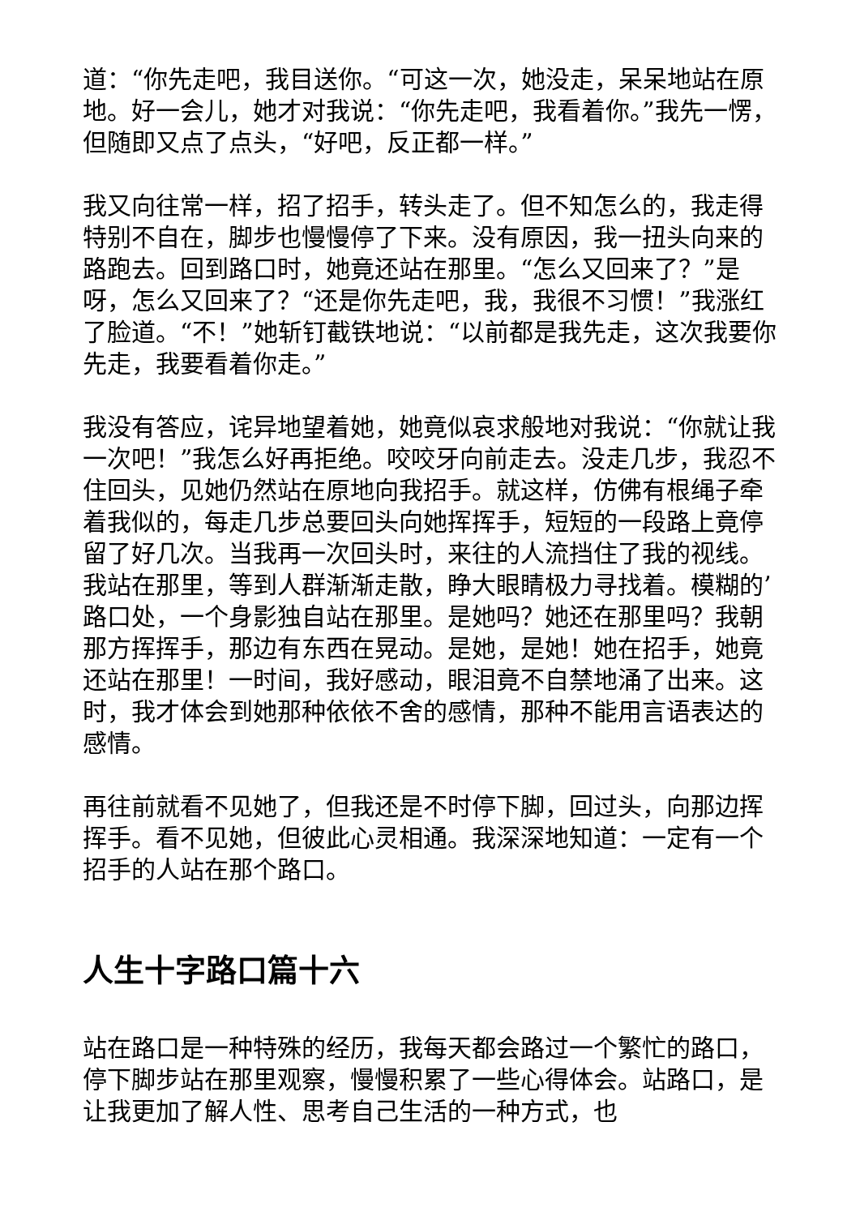道：“你先走吧，我目送你。“可这一次，她没走，呆呆地站在原地。好一会儿，她才对我说：“你先走吧，我看着你。”我先一愣，但随即又点了点头，“好吧，反正都一样。”
我又向往常一样，招了招手，转头走了。但不知怎么的，我走得特别不自在，脚步也慢慢停了下来。没有原因，我一扭头向来的路跑去。回到路口时，她竟还站在那里。“怎么又回来了？”是呀，怎么又回来了？“还是你先走吧，我，我很不习惯！”我涨红了脸道。“不！”她斩钉截铁地说：“以前都是我先走，这次我要你先走，我要看着你走。”
我没有答应，诧异地望着她，她竟似哀求般地对我说：“你就让我一次吧！”我怎么好再拒绝。咬咬牙向前走去。没走几步，我忍不住回头，见她仍然站在原地向我招手。就这样，仿佛有根绳子牵着我似的，每走几步总要回头向她挥挥手，短短的一段路上竟停留了好几次。当我再一次回头时，来往的人流挡住了我的视线。我站在那里，等到人群渐渐走散，睁大眼睛极力寻找着。模糊的’路口处，一个身影独自站在那里。是她吗？她还在那里吗？我朝那方挥挥手，那边有东西在晃动。是她，是她！她在招手，她竟还站在那里！一时间，我好感动，眼泪竟不自禁地涌了出来。这时，我才体会到她那种依依不舍的感情，那种不能用言语表达的感情。
再往前就看不见她了，但我还是不时停下脚，回过头，向那边挥挥手。看不见她，但彼此心灵相通。我深深地知道：一定有一个招手的人站在那个路口。
人生十字路口篇十六
站在路口是一种特殊的经历，我每天都会路过一个繁忙的路口，停下脚步站在那里观察，慢慢积累了一些心得体会。站路口，是让我更加了解人性、思考自己生活的一种方式，也